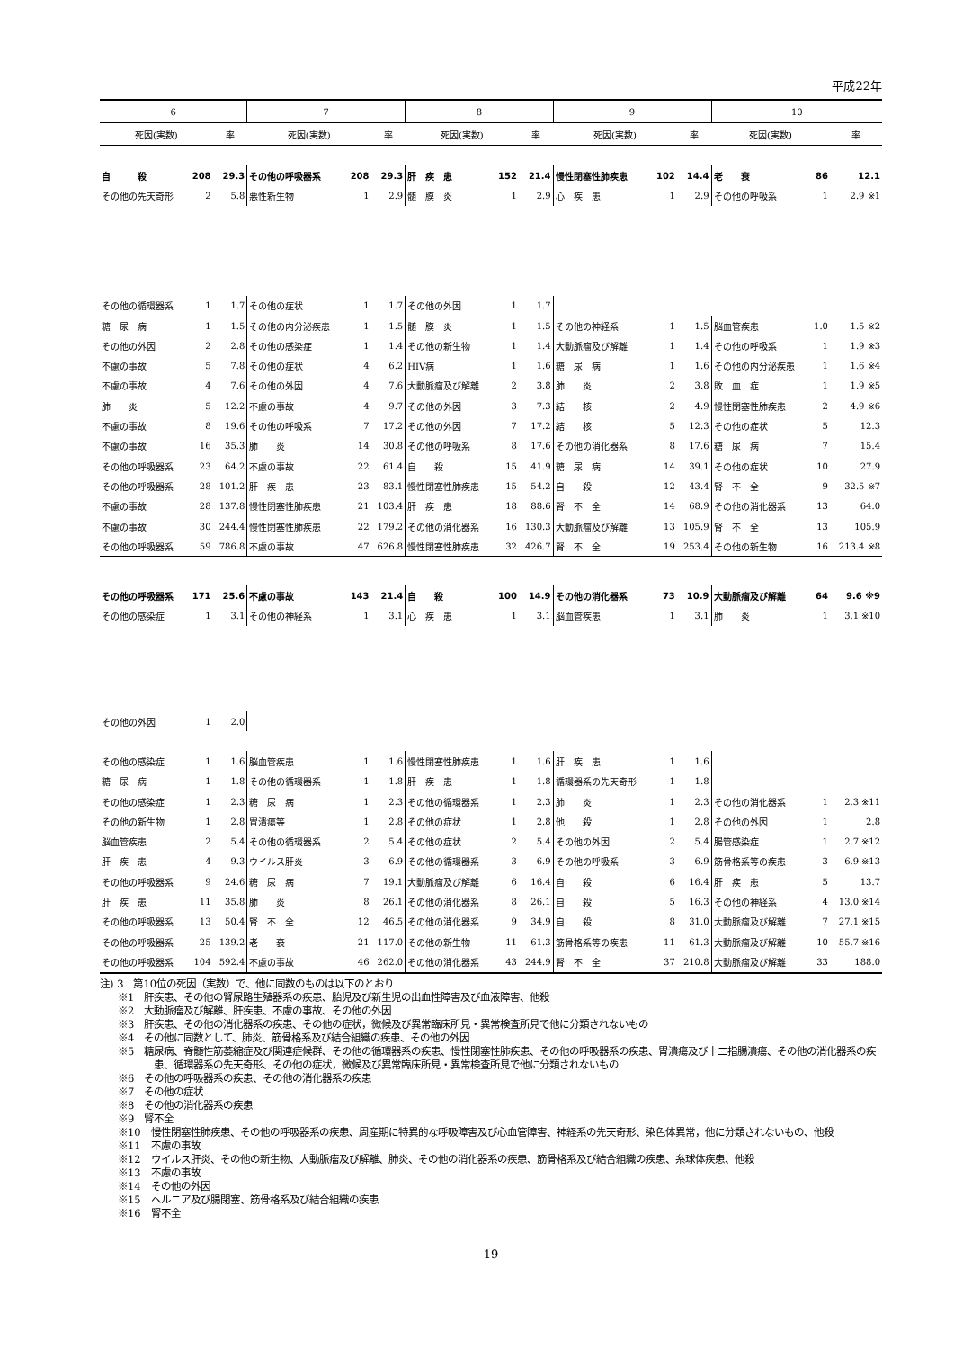平成22年
| 6 | | | 7 | | | 8 | | | 9 | | | 10 | | |
| --- | --- | --- | --- | --- | --- | --- | --- | --- | --- | --- | --- | --- | --- | --- |
| 死因(実数) | | 率 | 死因(実数) | | 率 | 死因(実数) | | 率 | 死因(実数) | | 率 | 死因(実数) | | 率 |
| 自 殺 | 208 | 29.3 | その他の呼吸器系 | 208 | 29.3 | 肝 疾 患 | 152 | 21.4 | 慢性閉塞性肺疾患 | 102 | 14.4 | 老 衰 | 86 | 12.1 |
| その他の先天奇形 | 2 | 5.8 | 悪性新生物 | 1 | 2.9 | 髄 膜 炎 | 1 | 2.9 | 心 疾 患 | 1 | 2.9 | その他の呼吸系 | 1 | 2.9 ※1 |
| その他の循環器系 | 1 | 1.7 | その他の症状 | 1 | 1.7 | その他の外因 | 1 | 1.7 | | | | | | |
| 糖 尿 病 | 1 | 1.5 | その他の内分泌疾患 | 1 | 1.5 | 髄 膜 炎 | 1 | 1.5 | その他の神経系 | 1 | 1.5 | 脳血管疾患 | 1.0 | 1.5 ※2 |
| その他の外因 | 2 | 2.8 | その他の感染症 | 1 | 1.4 | その他の新生物 | 1 | 1.4 | 大動脈瘤及び解離 | 1 | 1.4 | その他の呼吸系 | 1 | 1.9 ※3 |
| 不慮の事故 | 5 | 7.8 | その他の症状 | 4 | 6.2 | HIV病 | 1 | 1.6 | 糖 尿 病 | 1 | 1.6 | その他の内分泌疾患 | 1 | 1.6 ※4 |
| 不慮の事故 | 4 | 7.6 | その他の外因 | 4 | 7.6 | 大動脈瘤及び解離 | 2 | 3.8 | 肺 炎 | 2 | 3.8 | 敗 血 症 | 1 | 1.9 ※5 |
| 肺 炎 | 5 | 12.2 | 不慮の事故 | 4 | 9.7 | その他の外因 | 3 | 7.3 | 結 核 | 2 | 4.9 | 慢性閉塞性肺疾患 | 2 | 4.9 ※6 |
| 不慮の事故 | 8 | 19.6 | その他の呼吸系 | 7 | 17.2 | その他の外因 | 7 | 17.2 | 結 核 | 5 | 12.3 | その他の症状 | 5 | 12.3 |
| 不慮の事故 | 16 | 35.3 | 肺 炎 | 14 | 30.8 | その他の呼吸系 | 8 | 17.6 | その他の消化器系 | 8 | 17.6 | 糖 尿 病 | 7 | 15.4 |
| その他の呼吸器系 | 23 | 64.2 | 不慮の事故 | 22 | 61.4 | 自 殺 | 15 | 41.9 | 糖 尿 病 | 14 | 39.1 | その他の症状 | 10 | 27.9 |
| その他の呼吸器系 | 28 | 101.2 | 肝 疾 患 | 23 | 83.1 | 慢性閉塞性肺疾患 | 15 | 54.2 | 自 殺 | 12 | 43.4 | 腎 不 全 | 9 | 32.5 ※7 |
| 不慮の事故 | 28 | 137.8 | 慢性閉塞性肺疾患 | 21 | 103.4 | 肝 疾 患 | 18 | 88.6 | 腎 不 全 | 14 | 68.9 | その他の消化器系 | 13 | 64.0 |
| 不慮の事故 | 30 | 244.4 | 慢性閉塞性肺疾患 | 22 | 179.2 | その他の消化器系 | 16 | 130.3 | 大動脈瘤及び解離 | 13 | 105.9 | 腎 不 全 | 13 | 105.9 |
| その他の呼吸器系 | 59 | 786.8 | 不慮の事故 | 47 | 626.8 | 慢性閉塞性肺疾患 | 32 | 426.7 | 腎 不 全 | 19 | 253.4 | その他の新生物 | 16 | 213.4 ※8 |
| その他の呼吸器系 | 171 | 25.6 | 不慮の事故 | 143 | 21.4 | 自 殺 | 100 | 14.9 | その他の消化器系 | 73 | 10.9 | 大動脈瘤及び解離 | 64 | 9.6 ※9 |
| その他の感染症 | 1 | 3.1 | その他の神経系 | 1 | 3.1 | 心 疾 患 | 1 | 3.1 | 脳血管疾患 | 1 | 3.1 | 肺 炎 | 1 | 3.1 ※10 |
| その他の外因 | 1 | 2.0 | | | | | | | | | | | | |
| その他の感染症 | 1 | 1.6 | 脳血管疾患 | 1 | 1.6 | 慢性閉塞性肺疾患 | 1 | 1.6 | 肝 疾 患 | 1 | 1.6 | | | |
| 糖 尿 病 | 1 | 1.8 | その他の循環器系 | 1 | 1.8 | 肝 疾 患 | 1 | 1.8 | 循環器系の先天奇形 | 1 | 1.8 | | | |
| その他の感染症 | 1 | 2.3 | 糖 尿 病 | 1 | 2.3 | その他の循環器系 | 1 | 2.3 | 肺 炎 | 1 | 2.3 | その他の消化器系 | 1 | 2.3 ※11 |
| その他の新生物 | 1 | 2.8 | 胃潰瘍等 | 1 | 2.8 | その他の症状 | 1 | 2.8 | 他 殺 | 1 | 2.8 | その他の外因 | 1 | 2.8 |
| 脳血管疾患 | 2 | 5.4 | その他の循環器系 | 2 | 5.4 | その他の症状 | 2 | 5.4 | その他の外因 | 2 | 5.4 | 腸管感染症 | 1 | 2.7 ※12 |
| 肝 疾 患 | 4 | 9.3 | ウイルス肝炎 | 3 | 6.9 | その他の循環器系 | 3 | 6.9 | その他の呼吸系 | 3 | 6.9 | 筋骨格系等の疾患 | 3 | 6.9 ※13 |
| その他の呼吸器系 | 9 | 24.6 | 糖 尿 病 | 7 | 19.1 | 大動脈瘤及び解離 | 6 | 16.4 | 自 殺 | 6 | 16.4 | 肝 疾 患 | 5 | 13.7 |
| 肝 疾 患 | 11 | 35.8 | 肺 炎 | 8 | 26.1 | その他の消化器系 | 8 | 26.1 | 自 殺 | 5 | 16.3 | その他の神経系 | 4 | 13.0 ※14 |
| その他の呼吸器系 | 13 | 50.4 | 腎 不 全 | 12 | 46.5 | その他の消化器系 | 9 | 34.9 | 自 殺 | 8 | 31.0 | 大動脈瘤及び解離 | 7 | 27.1 ※15 |
| その他の呼吸器系 | 25 | 139.2 | 老 衰 | 21 | 117.0 | その他の新生物 | 11 | 61.3 | 筋骨格系等の疾患 | 11 | 61.3 | 大動脈瘤及び解離 | 10 | 55.7 ※16 |
| その他の呼吸器系 | 104 | 592.4 | 不慮の事故 | 46 | 262.0 | その他の消化器系 | 43 | 244.9 | 腎 不 全 | 37 | 210.8 | 大動脈瘤及び解離 | 33 | 188.0 |
注) 3　第10位の死因（実数）で、他に同数のものは以下のとおり
※1　肝疾患、その他の腎尿路生殖器系の疾患、胎児及び新生児の出血性障害及び血液障害、他殺
※2　大動脈瘤及び解離、肝疾患、不慮の事故、その他の外因
※3　肝疾患、その他の消化器系の疾患、その他の症状，微候及び異常臨床所見・異常検査所見で他に分類されないもの
※4　その他に同数として、肺炎、筋骨格系及び結合組織の疾患、その他の外因
※5　糖尿病、脊髄性筋萎縮症及び関連症候群、その他の循環器系の疾患、慢性閉塞性肺疾患、その他の呼吸器系の疾患、胃潰瘍及び十二指腸潰瘍、その他の消化器系の疾患、循環器系の先天奇形、その他の症状，微候及び異常臨床所見・異常検査所見で他に分類されないもの
※6　その他の呼吸器系の疾患、その他の消化器系の疾患
※7　その他の症状
※8　その他の消化器系の疾患
※9　腎不全
※10　慢性閉塞性肺疾患、その他の呼吸器系の疾患、周産期に特異的な呼吸障害及び心血管障害、神経系の先天奇形、染色体異常，他に分類されないもの、他殺
※11　不慮の事故
※12　ウイルス肝炎、その他の新生物、大動脈瘤及び解離、肺炎、その他の消化器系の疾患、筋骨格系及び結合組織の疾患、糸球体疾患、他殺
※13　不慮の事故
※14　その他の外因
※15　ヘルニア及び腸閉塞、筋骨格系及び結合組織の疾患
※16　腎不全
- 19 -